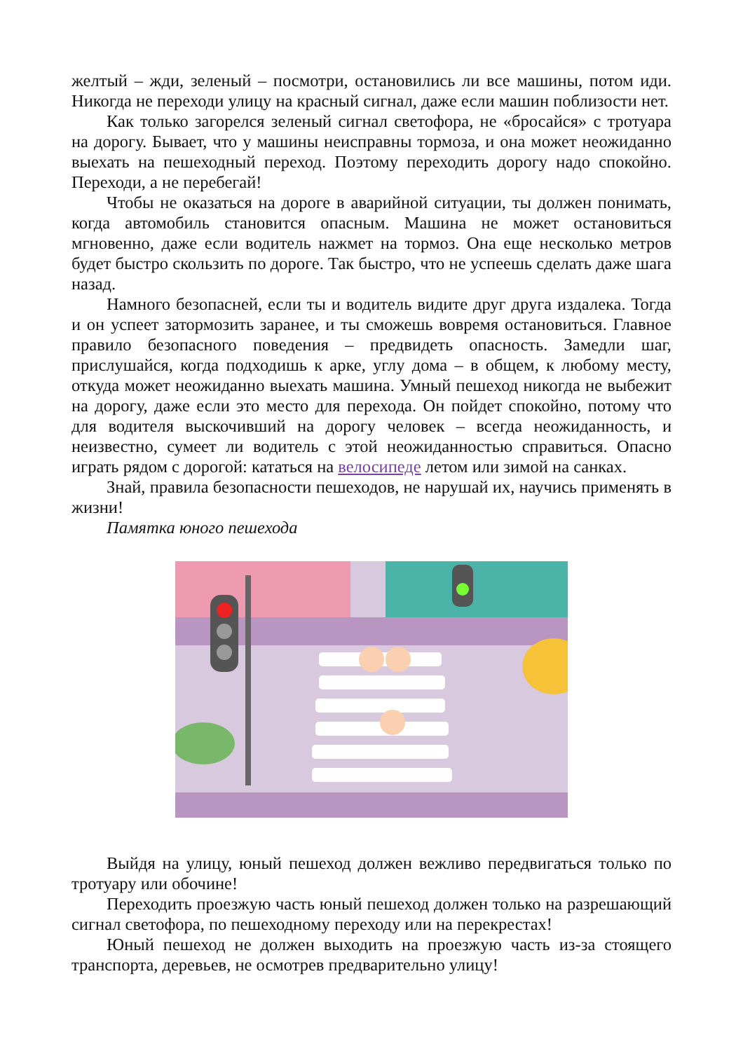желтый – жди, зеленый – посмотри, остановились ли все машины, потом иди. Никогда не переходи улицу на красный сигнал, даже если машин поблизости нет.
Как только загорелся зеленый сигнал светофора, не «бросайся» с тротуара на дорогу. Бывает, что у машины неисправны тормоза, и она может неожиданно выехать на пешеходный переход. Поэтому переходить дорогу надо спокойно. Переходи, а не перебегай!
Чтобы не оказаться на дороге в аварийной ситуации, ты должен понимать, когда автомобиль становится опасным. Машина не может остановиться мгновенно, даже если водитель нажмет на тормоз. Она еще несколько метров будет быстро скользить по дороге. Так быстро, что не успеешь сделать даже шага назад.
Намного безопасней, если ты и водитель видите друг друга издалека. Тогда и он успеет затормозить заранее, и ты сможешь вовремя остановиться. Главное правило безопасного поведения – предвидеть опасность. Замедли шаг, прислушайся, когда подходишь к арке, углу дома – в общем, к любому месту, откуда может неожиданно выехать машина. Умный пешеход никогда не выбежит на дорогу, даже если это место для перехода. Он пойдет спокойно, потому что для водителя выскочивший на дорогу человек – всегда неожиданность, и неизвестно, сумеет ли водитель с этой неожиданностью справиться. Опасно играть рядом с дорогой: кататься на велосипеде летом или зимой на санках.
Знай, правила безопасности пешеходов, не нарушай их, научись применять в жизни!
Памятка юного пешехода
Выйдя на улицу, юный пешеход должен вежливо передвигаться только по тротуару или обочине!
Переходить проезжую часть юный пешеход должен только на разрешающий сигнал светофора, по пешеходному переходу или на перекрестах!
Юный пешеход не должен выходить на проезжую часть из-за стоящего транспорта, деревьев, не осмотрев предварительно улицу!